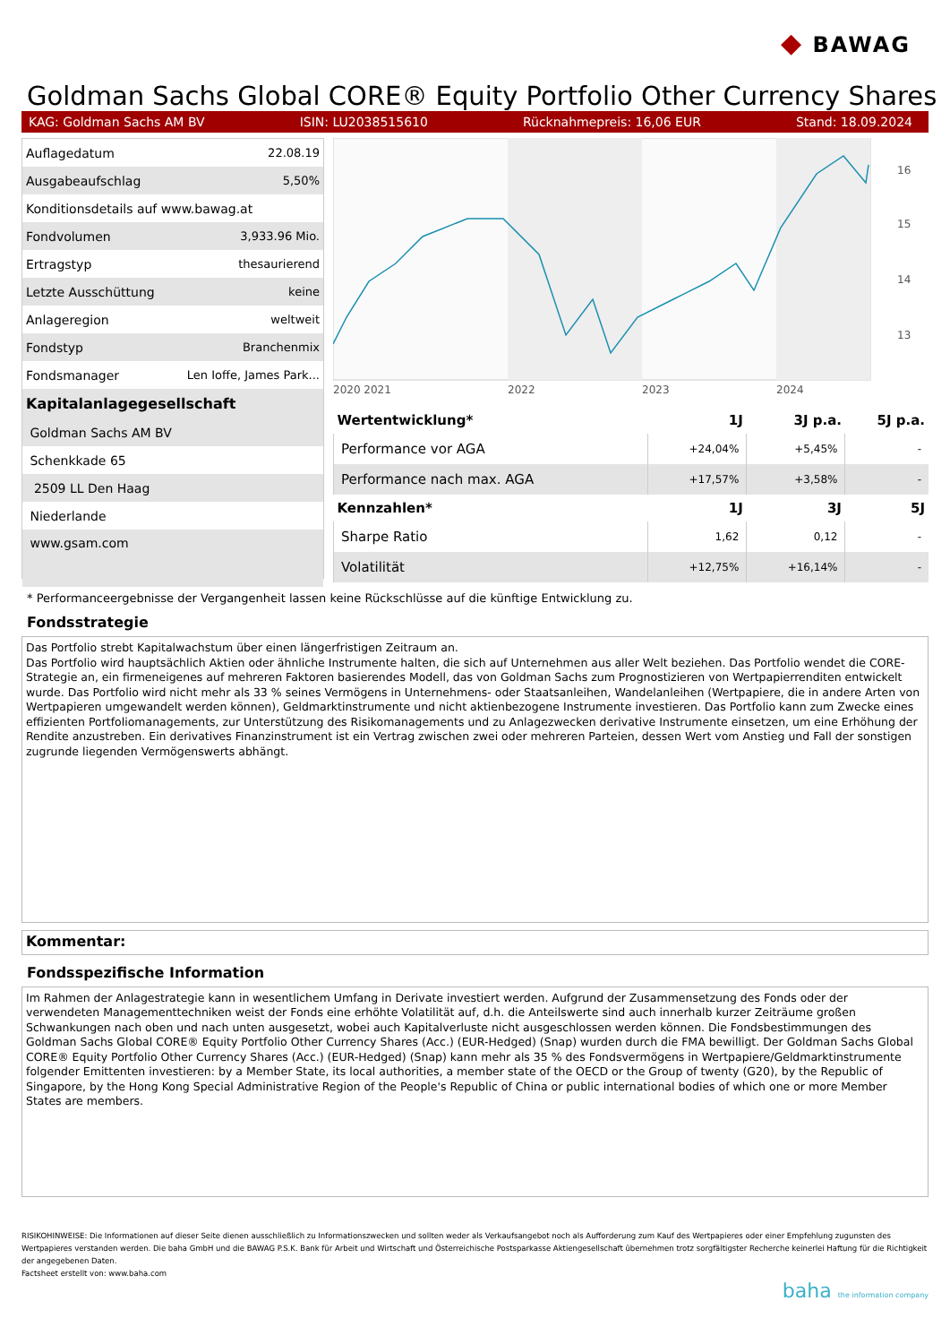◆ BAWAG
Goldman Sachs Global CORE® Equity Portfolio Other Currency Shares
KAG: Goldman Sachs AM BV ISIN: LU2038515610 Rücknahmepreis: 16,06 EUR Stand: 18.09.2024
| Auflagedatum | 22.08.19 |
| Ausgabeaufschlag | 5,50% |
| Konditionsdetails auf www.bawag.at | |
| Fondvolumen | 3,933.96 Mio. |
| Ertragstyp | thesaurierend |
| Letzte Ausschüttung | keine |
| Anlageregion | weltweit |
| Fondstyp | Branchenmix |
| Fondsmanager | Len Ioffe, James Park... |
| Kapitalanlagegesellschaft | |
| Goldman Sachs AM BV | |
| Schenkkade 65 | |
| 2509 LL Den Haag | |
| Niederlande | |
| www.gsam.com | |
16
15
14
13
2020 2021
2022
2023
2024
| Wertentwicklung* | 1J | 3J p.a. | 5J p.a. |
| --- | --- | --- | --- |
| Performance vor AGA | +24,04% | +5,45% | - |
| Performance nach max. AGA | +17,57% | +3,58% | - |
| Kennzahlen* | 1J | 3J | 5J |
| Sharpe Ratio | 1,62 | 0,12 | - |
| Volatilität | +12,75% | +16,14% | - |
* Performanceergebnisse der Vergangenheit lassen keine Rückschlüsse auf die künftige Entwicklung zu.
Fondsstrategie
Das Portfolio strebt Kapitalwachstum über einen längerfristigen Zeitraum an.
Das Portfolio wird hauptsächlich Aktien oder ähnliche Instrumente halten, die sich auf Unternehmen aus aller Welt beziehen. Das Portfolio wendet die CORE-Strategie an, ein firmeneigenes auf mehreren Faktoren basierendes Modell, das von Goldman Sachs zum Prognostizieren von Wertpapierrenditen entwickelt wurde. Das Portfolio wird nicht mehr als 33 % seines Vermögens in Unternehmens- oder Staatsanleihen, Wandelanleihen (Wertpapiere, die in andere Arten von Wertpapieren umgewandelt werden können), Geldmarktinstrumente und nicht aktienbezogene Instrumente investieren. Das Portfolio kann zum Zwecke eines effizienten Portfoliomanagements, zur Unterstützung des Risikomanagements und zu Anlagezwecken derivative Instrumente einsetzen, um eine Erhöhung der Rendite anzustreben. Ein derivatives Finanzinstrument ist ein Vertrag zwischen zwei oder mehreren Parteien, dessen Wert vom Anstieg und Fall der sonstigen zugrunde liegenden Vermögenswerts abhängt.
Kommentar:
Fondsspezifische Information
Im Rahmen der Anlagestrategie kann in wesentlichem Umfang in Derivate investiert werden. Aufgrund der Zusammensetzung des Fonds oder der verwendeten Managementtechniken weist der Fonds eine erhöhte Volatilität auf, d.h. die Anteilswerte sind auch innerhalb kurzer Zeiträume großen Schwankungen nach oben und nach unten ausgesetzt, wobei auch Kapitalverluste nicht ausgeschlossen werden können. Die Fondsbestimmungen des Goldman Sachs Global CORE® Equity Portfolio Other Currency Shares (Acc.) (EUR-Hedged) (Snap) wurden durch die FMA bewilligt. Der Goldman Sachs Global CORE® Equity Portfolio Other Currency Shares (Acc.) (EUR-Hedged) (Snap) kann mehr als 35 % des Fondsvermögens in Wertpapiere/Geldmarktinstrumente folgender Emittenten investieren: by a Member State, its local authorities, a member state of the OECD or the Group of twenty (G20), by the Republic of Singapore, by the Hong Kong Special Administrative Region of the People's Republic of China or public international bodies of which one or more Member States are members.
RISIKOHINWEISE: Die Informationen auf dieser Seite dienen ausschließlich zu Informationszwecken und sollten weder als Verkaufsangebot noch als Aufforderung zum Kauf des Wertpapieres oder einer Empfehlung zugunsten des Wertpapieres verstanden werden. Die baha GmbH und die BAWAG P.S.K. Bank für Arbeit und Wirtschaft und Österreichische Postsparkasse Aktiengesellschaft übernehmen trotz sorgfältigster Recherche keinerlei Haftung für die Richtigkeit der angegebenen Daten.
Factsheet erstellt von: www.baha.com
baha the information company